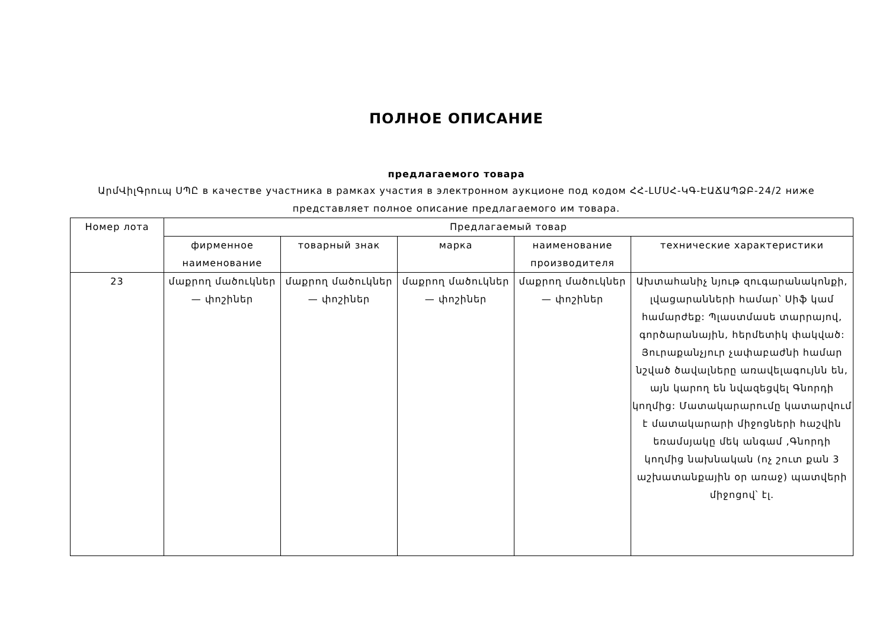ПОЛНОЕ ОПИСАНИЕ
предлагаемого товара
ԱրմՎիլԳրուպ ՍՊԸ в качестве участника в рамках участия в электронном аукционе под кодом ՀՀ-ԼՄՍՀ-ԿԳ-ԷԱՃԱՊՁԲ-24/2 ниже представляет полное описание предлагаемого им товара.
| Номер лота | Предлагаемый товар | | | | |
| | фирменное наименование | товарный знак | марка | наименование производителя | технические характеристики |
| 23 | մաքրող մածուկներ — փոշիներ | մաքրող մածուկներ — փոշիներ | մաքրող մածուկներ — փոշիներ | մաքրող մածուկներ — փոշիներ | Ախտահանիչ նյութ զուգարանակոնքի, լվացարանների համար՝ Սիֆ կամ համարժեք: Պլաստմասե տարրայով, գործարանային, հերմետիկ փակված: Յուրաքանչյուր չափաբաժնի համար նշված ծավալները առավելագույնն են, այն կարող են նվազեցվել Գնորդի կողմից: Մատակարարումը կատարվում է մատակարարի միջոցների հաշվին եռամսյակը մեկ անգամ ,Գնորդի կողմից նախնական (ոչ շուտ քան 3 աշխատանքային օր առաջ) պատվերի միջոցով՝ էլ. |